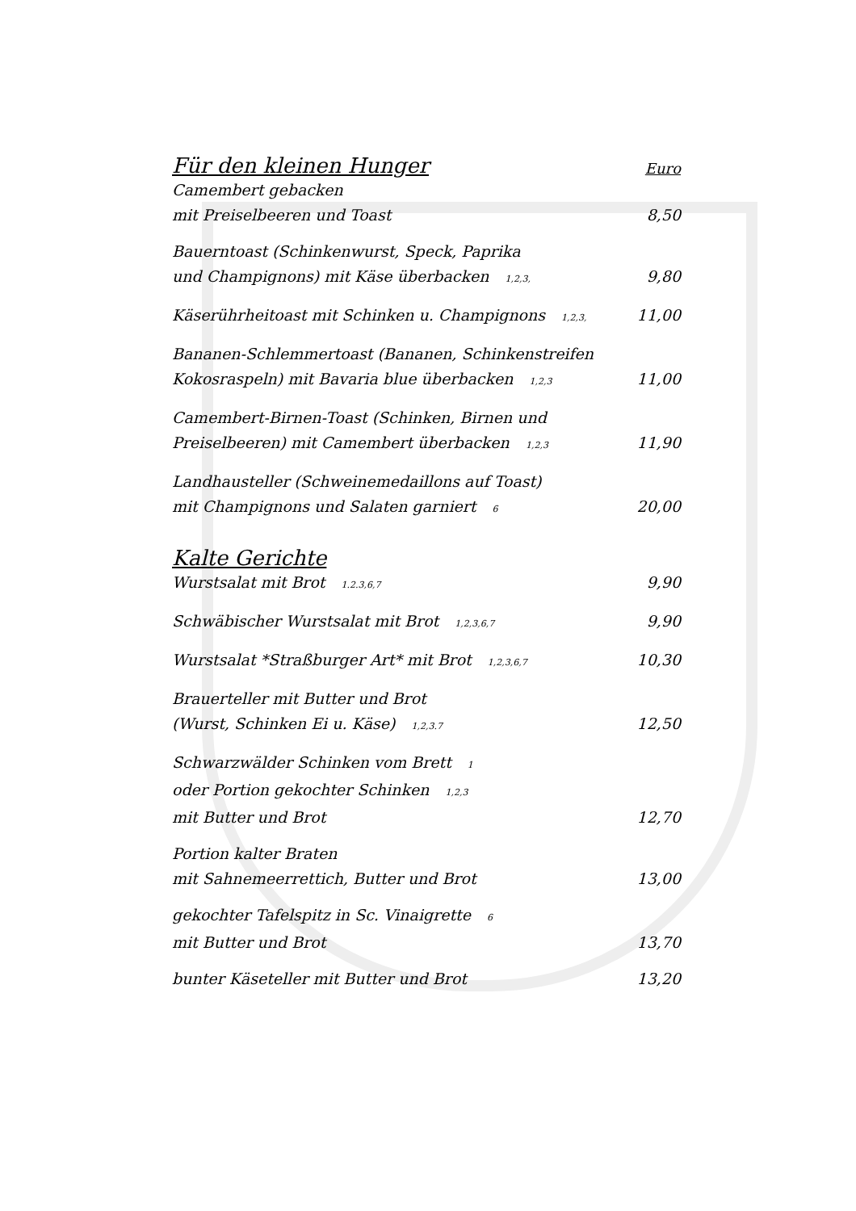Für den kleinen Hunger Euro
Camembert gebacken
mit Preiselbeeren und Toast 8,50
Bauerntoast (Schinkenwurst, Speck, Paprika
und Champignons) mit Käse überbacken <sup>1,2,3,</sup> 9,80
Käserührheitoast mit Schinken u. Champignons <sup>1,2,3,</sup> 11,00
Bananen-Schlemmertoast (Bananen, Schinkenstreifen
Kokosraspeln) mit Bavaria blue überbacken <sup>1,2,3</sup> 11,00
Camembert-Birnen-Toast (Schinken, Birnen und
Preiselbeeren) mit Camembert überbacken <sup>1,2,3</sup> 11,90
Landhausteller (Schweinemedaillons auf Toast)
mit Champignons und Salaten garniert <sup>6</sup> 20,00
Kalte Gerichte
Wurstsalat mit Brot <sup>1.2.3,6,7</sup> 9,90
Schwäbischer Wurstsalat mit Brot <sup>1,2,3,6,7</sup> 9,90
Wurstsalat *Straßburger Art* mit Brot <sup>1,2,3,6,7</sup> 10,30
Brauerteller mit Butter und Brot
(Wurst, Schinken Ei u. Käse) <sup>1,2,3.7</sup> 12,50
Schwarzwälder Schinken vom Brett <sup>1</sup>
oder Portion gekochter Schinken <sup>1,2,3</sup>
mit Butter und Brot 12,70
Portion kalter Braten
mit Sahnemeerrettich, Butter und Brot 13,00
gekochter Tafelspitz in Sc. Vinaigrette <sup>6</sup>
mit Butter und Brot 13,70
bunter Käseteller mit Butter und Brot 13,20